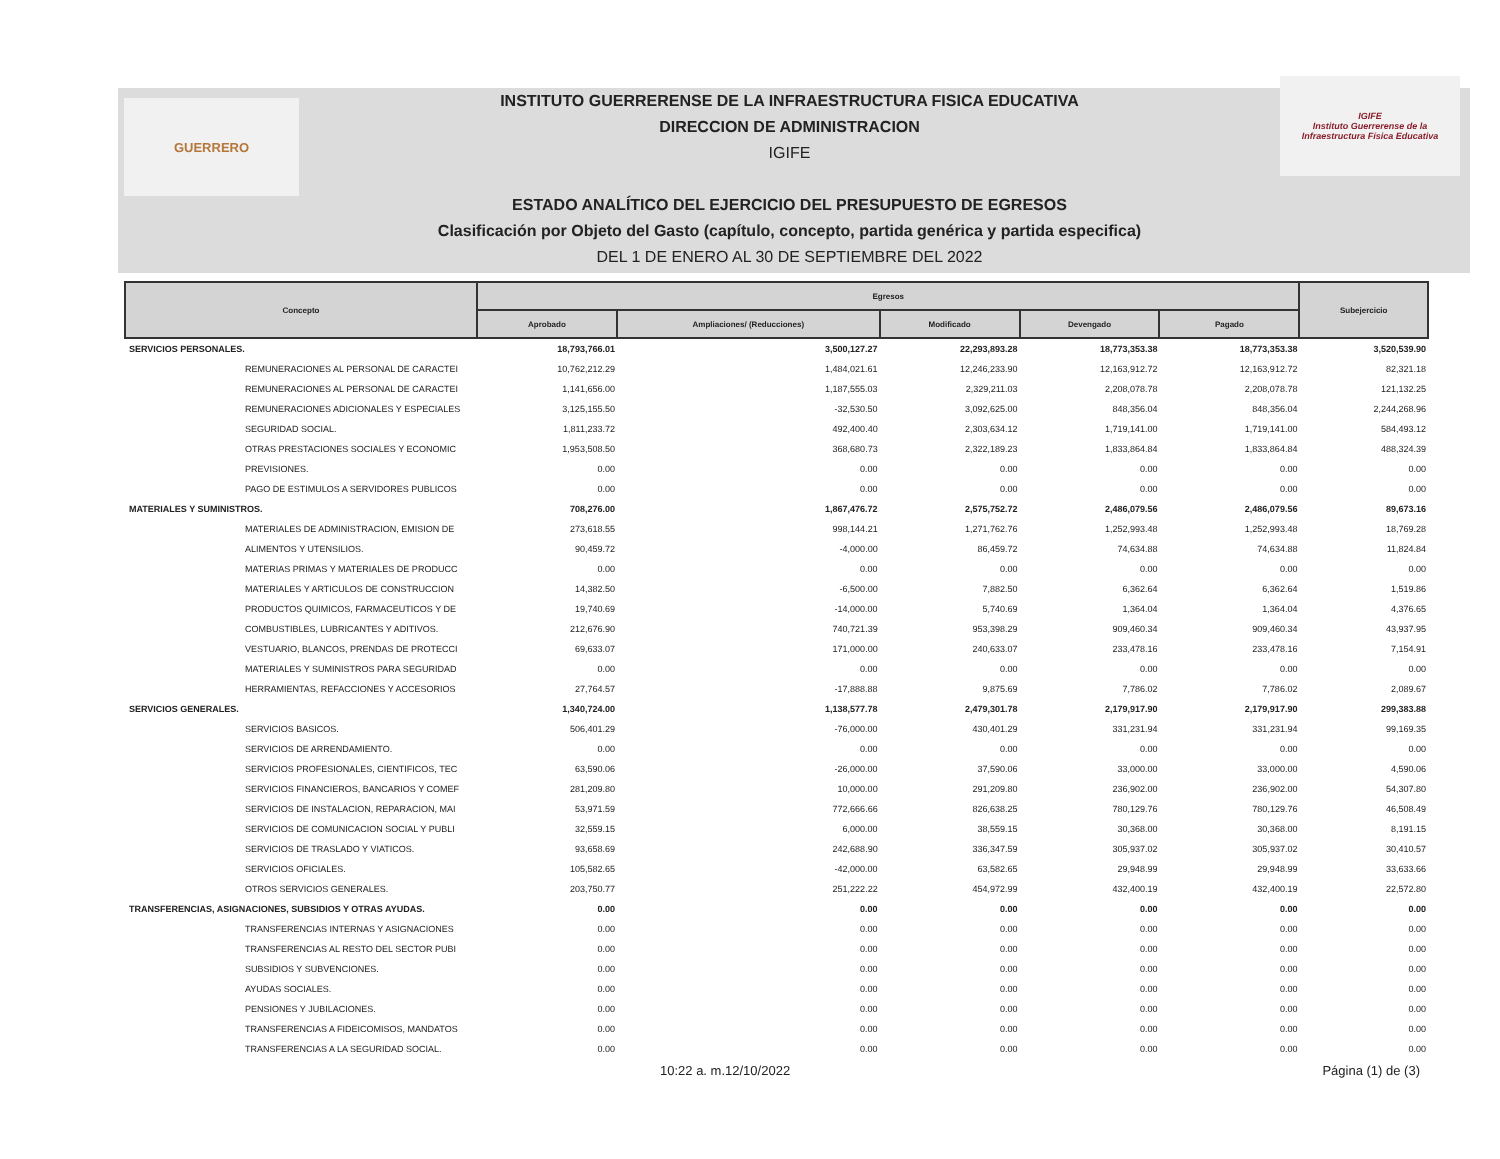GUERRERO
INSTITUTO GUERRERENSE DE LA INFRAESTRUCTURA FISICA EDUCATIVA
DIRECCION DE ADMINISTRACION
IGIFE
ESTADO ANALÍTICO DEL EJERCICIO DEL PRESUPUESTO DE EGRESOS
Clasificación por Objeto del Gasto (capítulo, concepto, partida genérica y partida especifica)
DEL 1 DE ENERO AL 30 DE SEPTIEMBRE DEL 2022
IGIFE
Instituto Guerrerense de la Infraestructura Física Educativa
| Concepto | Egresos | | | | | Subejercicio |
| --- | --- | --- | --- | --- | --- | --- |
| | Aprobado | Ampliaciones/ (Reducciones) | Modificado | Devengado | Pagado | |
| SERVICIOS PERSONALES. | 18,793,766.01 | 3,500,127.27 | 22,293,893.28 | 18,773,353.38 | 18,773,353.38 | 3,520,539.90 |
| REMUNERACIONES AL PERSONAL DE CARACTEI | 10,762,212.29 | 1,484,021.61 | 12,246,233.90 | 12,163,912.72 | 12,163,912.72 | 82,321.18 |
| REMUNERACIONES AL PERSONAL DE CARACTEI | 1,141,656.00 | 1,187,555.03 | 2,329,211.03 | 2,208,078.78 | 2,208,078.78 | 121,132.25 |
| REMUNERACIONES ADICIONALES Y ESPECIALES | 3,125,155.50 | -32,530.50 | 3,092,625.00 | 848,356.04 | 848,356.04 | 2,244,268.96 |
| SEGURIDAD SOCIAL. | 1,811,233.72 | 492,400.40 | 2,303,634.12 | 1,719,141.00 | 1,719,141.00 | 584,493.12 |
| OTRAS PRESTACIONES SOCIALES Y ECONOMIC | 1,953,508.50 | 368,680.73 | 2,322,189.23 | 1,833,864.84 | 1,833,864.84 | 488,324.39 |
| PREVISIONES. | 0.00 | 0.00 | 0.00 | 0.00 | 0.00 | 0.00 |
| PAGO DE ESTIMULOS A SERVIDORES PUBLICOS | 0.00 | 0.00 | 0.00 | 0.00 | 0.00 | 0.00 |
| MATERIALES Y SUMINISTROS. | 708,276.00 | 1,867,476.72 | 2,575,752.72 | 2,486,079.56 | 2,486,079.56 | 89,673.16 |
| MATERIALES DE ADMINISTRACION, EMISION DE | 273,618.55 | 998,144.21 | 1,271,762.76 | 1,252,993.48 | 1,252,993.48 | 18,769.28 |
| ALIMENTOS Y UTENSILIOS. | 90,459.72 | -4,000.00 | 86,459.72 | 74,634.88 | 74,634.88 | 11,824.84 |
| MATERIAS PRIMAS Y MATERIALES DE PRODUCC | 0.00 | 0.00 | 0.00 | 0.00 | 0.00 | 0.00 |
| MATERIALES Y ARTICULOS DE CONSTRUCCION | 14,382.50 | -6,500.00 | 7,882.50 | 6,362.64 | 6,362.64 | 1,519.86 |
| PRODUCTOS QUIMICOS, FARMACEUTICOS Y DE | 19,740.69 | -14,000.00 | 5,740.69 | 1,364.04 | 1,364.04 | 4,376.65 |
| COMBUSTIBLES, LUBRICANTES Y ADITIVOS. | 212,676.90 | 740,721.39 | 953,398.29 | 909,460.34 | 909,460.34 | 43,937.95 |
| VESTUARIO, BLANCOS, PRENDAS DE PROTECCI | 69,633.07 | 171,000.00 | 240,633.07 | 233,478.16 | 233,478.16 | 7,154.91 |
| MATERIALES Y SUMINISTROS PARA SEGURIDAD | 0.00 | 0.00 | 0.00 | 0.00 | 0.00 | 0.00 |
| HERRAMIENTAS, REFACCIONES Y ACCESORIOS | 27,764.57 | -17,888.88 | 9,875.69 | 7,786.02 | 7,786.02 | 2,089.67 |
| SERVICIOS GENERALES. | 1,340,724.00 | 1,138,577.78 | 2,479,301.78 | 2,179,917.90 | 2,179,917.90 | 299,383.88 |
| SERVICIOS BASICOS. | 506,401.29 | -76,000.00 | 430,401.29 | 331,231.94 | 331,231.94 | 99,169.35 |
| SERVICIOS DE ARRENDAMIENTO. | 0.00 | 0.00 | 0.00 | 0.00 | 0.00 | 0.00 |
| SERVICIOS PROFESIONALES, CIENTIFICOS, TEC | 63,590.06 | -26,000.00 | 37,590.06 | 33,000.00 | 33,000.00 | 4,590.06 |
| SERVICIOS FINANCIEROS, BANCARIOS Y COMEF | 281,209.80 | 10,000.00 | 291,209.80 | 236,902.00 | 236,902.00 | 54,307.80 |
| SERVICIOS DE INSTALACION, REPARACION, MAI | 53,971.59 | 772,666.66 | 826,638.25 | 780,129.76 | 780,129.76 | 46,508.49 |
| SERVICIOS DE COMUNICACION SOCIAL Y PUBLI | 32,559.15 | 6,000.00 | 38,559.15 | 30,368.00 | 30,368.00 | 8,191.15 |
| SERVICIOS DE TRASLADO Y VIATICOS. | 93,658.69 | 242,688.90 | 336,347.59 | 305,937.02 | 305,937.02 | 30,410.57 |
| SERVICIOS OFICIALES. | 105,582.65 | -42,000.00 | 63,582.65 | 29,948.99 | 29,948.99 | 33,633.66 |
| OTROS SERVICIOS GENERALES. | 203,750.77 | 251,222.22 | 454,972.99 | 432,400.19 | 432,400.19 | 22,572.80 |
| TRANSFERENCIAS, ASIGNACIONES, SUBSIDIOS Y OTRAS AYUDAS. | 0.00 | 0.00 | 0.00 | 0.00 | 0.00 | 0.00 |
| TRANSFERENCIAS INTERNAS Y ASIGNACIONES | 0.00 | 0.00 | 0.00 | 0.00 | 0.00 | 0.00 |
| TRANSFERENCIAS AL RESTO DEL SECTOR PUBI | 0.00 | 0.00 | 0.00 | 0.00 | 0.00 | 0.00 |
| SUBSIDIOS Y SUBVENCIONES. | 0.00 | 0.00 | 0.00 | 0.00 | 0.00 | 0.00 |
| AYUDAS SOCIALES. | 0.00 | 0.00 | 0.00 | 0.00 | 0.00 | 0.00 |
| PENSIONES Y JUBILACIONES. | 0.00 | 0.00 | 0.00 | 0.00 | 0.00 | 0.00 |
| TRANSFERENCIAS A FIDEICOMISOS, MANDATOS | 0.00 | 0.00 | 0.00 | 0.00 | 0.00 | 0.00 |
| TRANSFERENCIAS A LA SEGURIDAD SOCIAL. | 0.00 | 0.00 | 0.00 | 0.00 | 0.00 | 0.00 |
10:22 a. m. 12/10/2022 Página (1) de (3)